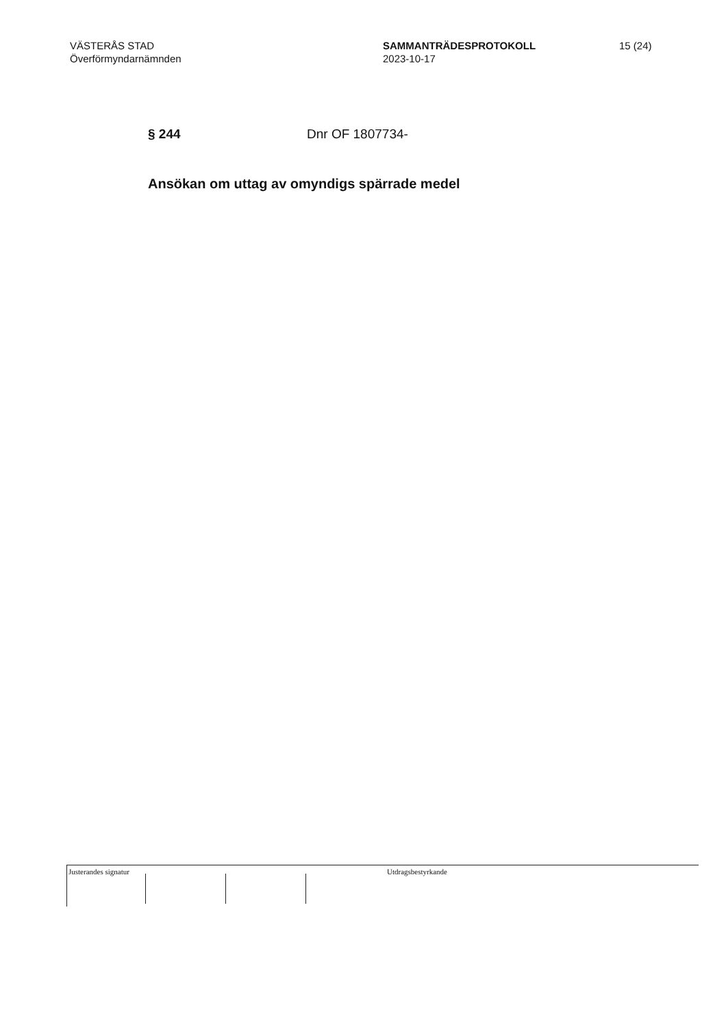VÄSTERÅS STAD
Överförmyndarnämnden
SAMMANTRÄDESPROTOKOLL
2023-10-17
15 (24)
§ 244 Dnr OF 1807734-
Ansökan om uttag av omyndigs spärrade medel
Justerandes signatur
Utdragsbestyrkande